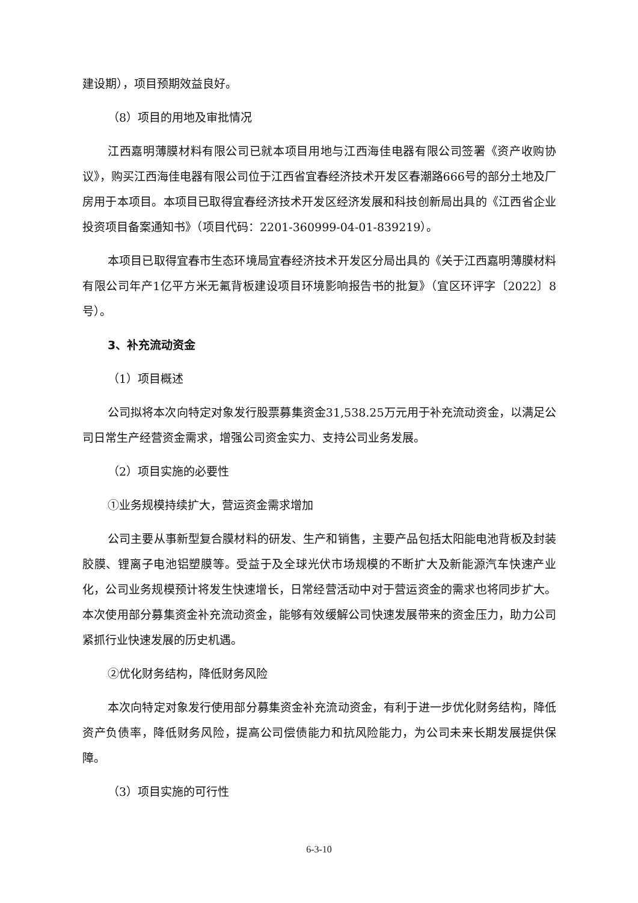建设期），项目预期效益良好。
（8）项目的用地及审批情况
江西嘉明薄膜材料有限公司已就本项目用地与江西海佳电器有限公司签署《资产收购协议》，购买江西海佳电器有限公司位于江西省宜春经济技术开发区春潮路666号的部分土地及厂房用于本项目。本项目已取得宜春经济技术开发区经济发展和科技创新局出具的《江西省企业投资项目备案通知书》（项目代码：2201-360999-04-01-839219）。
本项目已取得宜春市生态环境局宜春经济技术开发区分局出具的《关于江西嘉明薄膜材料有限公司年产1亿平方米无氟背板建设项目环境影响报告书的批复》（宜区环评字〔2022〕8号）。
3、补充流动资金
（1）项目概述
公司拟将本次向特定对象发行股票募集资金31,538.25万元用于补充流动资金，以满足公司日常生产经营资金需求，增强公司资金实力、支持公司业务发展。
（2）项目实施的必要性
①业务规模持续扩大，营运资金需求增加
公司主要从事新型复合膜材料的研发、生产和销售，主要产品包括太阳能电池背板及封装胶膜、锂离子电池铝塑膜等。受益于及全球光伏市场规模的不断扩大及新能源汽车快速产业化，公司业务规模预计将发生快速增长，日常经营活动中对于营运资金的需求也将同步扩大。本次使用部分募集资金补充流动资金，能够有效缓解公司快速发展带来的资金压力，助力公司紧抓行业快速发展的历史机遇。
②优化财务结构，降低财务风险
本次向特定对象发行使用部分募集资金补充流动资金，有利于进一步优化财务结构，降低资产负债率，降低财务风险，提高公司偿债能力和抗风险能力，为公司未来长期发展提供保障。
（3）项目实施的可行性
6-3-10